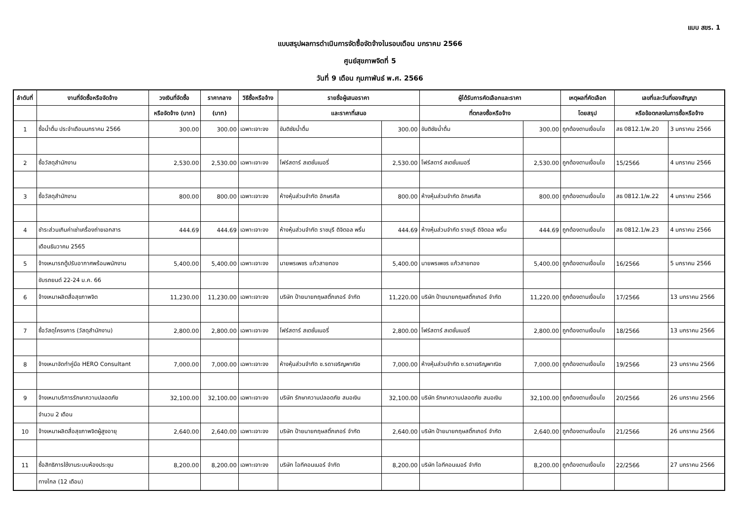แบบ สขร. 1
แบบสรุปผลการดำเนินการจัดซื้อจัดจ้างในรอบเดือน มกราคม 2566
ศูนย์สุขภาพจิตที่ 5
วันที่ 9 เดือน กุมภาพันธ์ พ.ศ. 2566
| ลำดับที่ | งานที่จัดซื้อหรือจัดจ้าง | วงเงินที่จัดซื้อ | ราคากลาง | วิธีซื้อหรือจ้าง | รายชื่อผู้เสนอราคา | | ผู้ได้รับการคัดเลือกและราคา | | เหตุผลที่คัดเลือก | เลขที่และวันที่ของสัญญา | |
| --- | --- | --- | --- | --- | --- | --- | --- | --- | --- | --- | --- |
| | | หรือจัดจ้าง (บาท) | (บาท) | | และราคาที่เสนอ | | ที่ตกลงซื้อหรือจ้าง | | โดยสรุป | หรือข้อตกลงในการซื้อหรือจ้าง | |
| 1 | ซื้อน้ำดื่ม ประจำเดือนมกราคม 2566 | 300.00 | 300.00 | เฉพาะเจาะจง | ขันติชัยน้ำดื่ม | 300.00 | ขันติชัยน้ำดื่ม | 300.00 | ถูกต้องตามเงื่อนไข | สธ 0812.1/พ.20 | 3 มกราคม 2566 |
| 2 | ซื้อวัสดุสำนักงาน | 2,530.00 | 2,530.00 | เฉพาะเจาะจง | โฟร์สตาร์ สเตชั่นเนอรี่ | 2,530.00 | โฟร์สตาร์ สเตชั่นเนอรี่ | 2,530.00 | ถูกต้องตามเงื่อนไข | 15/2566 | 4 มกราคม 2566 |
| 3 | ซื้อวัสดุสำนักงาน | 800.00 | 800.00 | เฉพาะเจาะจง | ห้างหุ้นส่วนจำกัด อักษรศีล | 800.00 | ห้างหุ้นส่วนจำกัด อักษรศีล | 800.00 | ถูกต้องตามเงื่อนไข | สธ 0812.1/พ.22 | 4 มกราคม 2566 |
| 4 | ชำระส่วนเกินค่าเช่าเครื่องถ่ายเอกสาร | 444.69 | 444.69 | เฉพาะเจาะจง | ห้างหุ้นส่วนจำกัด ราชบุรี ดิจิตอล พริ้น | 444.69 | ห้างหุ้นส่วนจำกัด ราชบุรี ดิจิตอล พริ้น | 444.69 | ถูกต้องตามเงื่อนไข | สธ 0812.1/พ.23 | 4 มกราคม 2566 |
| | เดือนธันวาคม 2565 | | | | | | | | | | |
| 5 | จ้างเหมารถตู้ปรับอากาศพร้อมพนักงาน | 5,400.00 | 5,400.00 | เฉพาะเจาะจง | นายพรเพชร แก้วสายทอง | 5,400.00 | นายพรเพชร แก้วสายทอง | 5,400.00 | ถูกต้องตามเงื่อนไข | 16/2566 | 5 มกราคม 2566 |
| | ขับรถยนต์ 22-24 ม.ค. 66 | | | | | | | | | | |
| 6 | จ้างเหมาผลิตสื่อสุขภาพจิต | 11,230.00 | 11,230.00 | เฉพาะเจาะจง | บริษัท ป้ายนายกฤษสติ๊กเกอร์ จำกัด | 11,220.00 | บริษัท ป้ายนายกฤษสติ๊กเกอร์ จำกัด | 11,220.00 | ถูกต้องตามเงื่อนไข | 17/2566 | 13 มกราคม 2566 |
| 7 | ซื้อวัสดุโครงการ (วัสดุสำนักงาน) | 2,800.00 | 2,800.00 | เฉพาะเจาะจง | โฟร์สตาร์ สเตชั่นเนอรี่ | 2,800.00 | โฟร์สตาร์ สเตชั่นเนอรี่ | 2,800.00 | ถูกต้องตามเงื่อนไข | 18/2566 | 13 มกราคม 2566 |
| 8 | จ้างเหมาจัดทำคู่มือ HERO Consultant | 7,000.00 | 7,000.00 | เฉพาะเจาะจง | ห้างหุ้นส่วนจำกัด ช.รดาเจริญพาณิช | 7,000.00 | ห้างหุ้นส่วนจำกัด ช.รดาเจริญพาณิช | 7,000.00 | ถูกต้องตามเงื่อนไข | 19/2566 | 23 มกราคม 2566 |
| 9 | จ้างเหมาบริการรักษาความปลอดภัย | 32,100.00 | 32,100.00 | เฉพาะเจาะจง | บริษัท รักษาความปลอดภัย สมอเงิน | 32,100.00 | บริษัท รักษาความปลอดภัย สมอเงิน | 32,100.00 | ถูกต้องตามเงื่อนไข | 20/2566 | 26 มกราคม 2566 |
| | จำนวน 2 เดือน | | | | | | | | | | |
| 10 | จ้างเหมาผลิตสื่อสุขภาพจิตผู้สูงอายุ | 2,640.00 | 2,640.00 | เฉพาะเจาะจง | บริษัท ป้ายนายกฤษสติ๊กเกอร์ จำกัด | 2,640.00 | บริษัท ป้ายนายกฤษสติ๊กเกอร์ จำกัด | 2,640.00 | ถูกต้องตามเงื่อนไข | 21/2566 | 26 มกราคม 2566 |
| 11 | ซื้อสิทธิการใช้งานระบบห้องประชุม | 8,200.00 | 8,200.00 | เฉพาะเจาะจง | บริษัท ไอทีคอนเนอร์ จำกัด | 8,200.00 | บริษัท ไอทีคอนเนอร์ จำกัด | 8,200.00 | ถูกต้องตามเงื่อนไข | 22/2566 | 27 มกราคม 2566 |
| | ทางไกล (12 เดือน) | | | | | | | | | | |